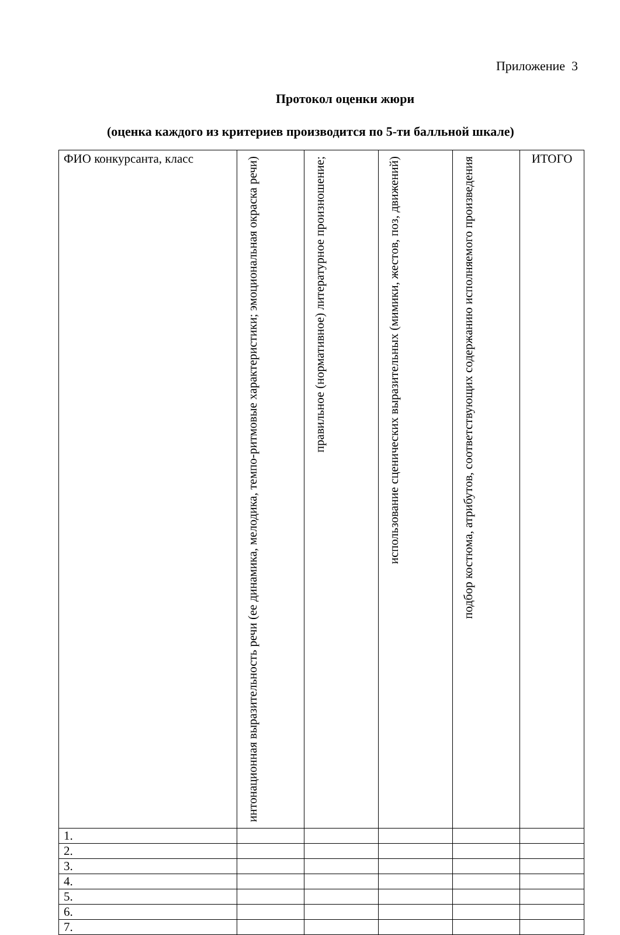Приложение 3
Протокол оценки жюри
(оценка каждого из критериев производится по 5-ти балльной шкале)
| ФИО конкурсанта, класс | интонационная выразительность речи (ее динамика, мелодика, темпо-ритмовые характеристики; эмоциональная окраска речи) | правильное (нормативное) литературное произношение; | использование сценических выразительных (мимики, жестов, поз, движений) | подбор костюма, атрибутов, соответствующих содержанию исполняемого произведения | ИТОГО |
| 1. | | | | | |
| 2. | | | | | |
| 3. | | | | | |
| 4. | | | | | |
| 5. | | | | | |
| 6. | | | | | |
| 7. | | | | | |